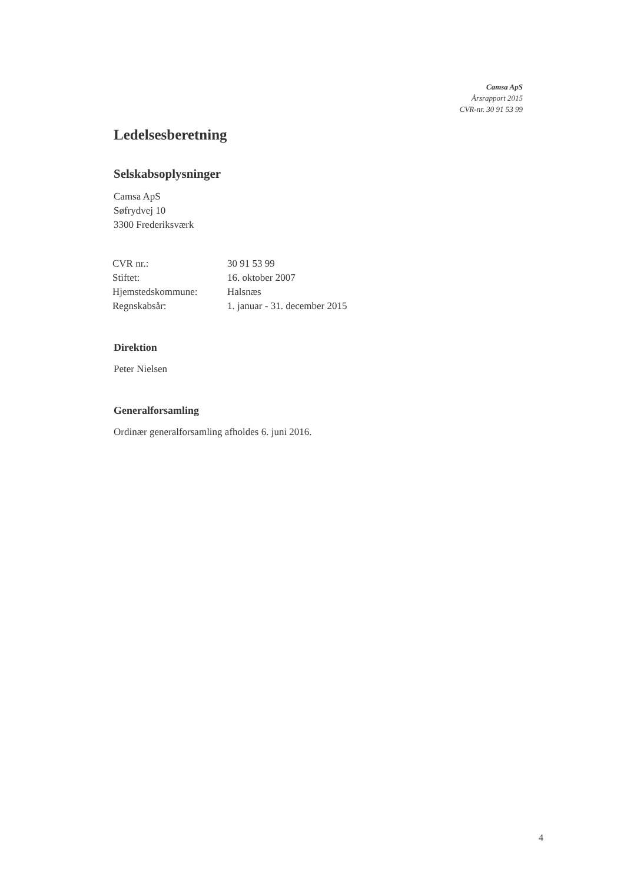Camsa ApS
Årsrapport 2015
CVR-nr. 30 91 53 99
Ledelsesberetning
Selskabsoplysninger
Camsa ApS
Søfrydvej 10
3300 Frederiksværk
| CVR nr.: | 30 91 53 99 |
| Stiftet: | 16. oktober 2007 |
| Hjemstedskommune: | Halsnæs |
| Regnskabsår: | 1. januar - 31. december 2015 |
Direktion
Peter Nielsen
Generalforsamling
Ordinær generalforsamling afholdes 6. juni 2016.
4